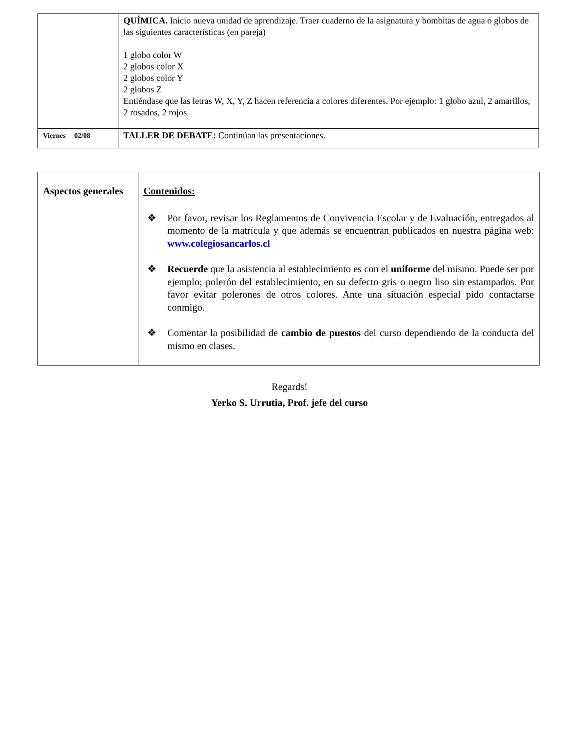| | QUÍMICA. Inicio nueva unidad de aprendizaje. Traer cuaderno de la asignatura y bombitas de agua o globos de las siguientes características (en pareja) 1 globo color W 2 globos color X 2 globos color Y 2 globos Z Entiéndase que las letras W, X, Y, Z hacen referencia a colores diferentes. Por ejemplo: 1 globo azul, 2 amarillos, 2 rosados, 2 rojos. |
| Viernes 02/08 | TALLER DE DEBATE: Continúan las presentaciones. |
| Aspectos generales | Contenidos: ❖ Por favor, revisar los Reglamentos de Convivencia Escolar y de Evaluación, entregados al momento de la matrícula y que además se encuentran publicados en nuestra página web: www.colegiosancarlos.cl ❖ Recuerde que la asistencia al establecimiento es con el uniforme del mismo. Puede ser por ejemplo; polerón del establecimiento, en su defecto gris o negro liso sin estampados. Por favor evitar polerones de otros colores. Ante una situación especial pido contactarse conmigo. ❖ Comentar la posibilidad de cambio de puestos del curso dependiendo de la conducta del mismo en clases. |
Regards!
Yerko S. Urrutia, Prof. jefe del curso